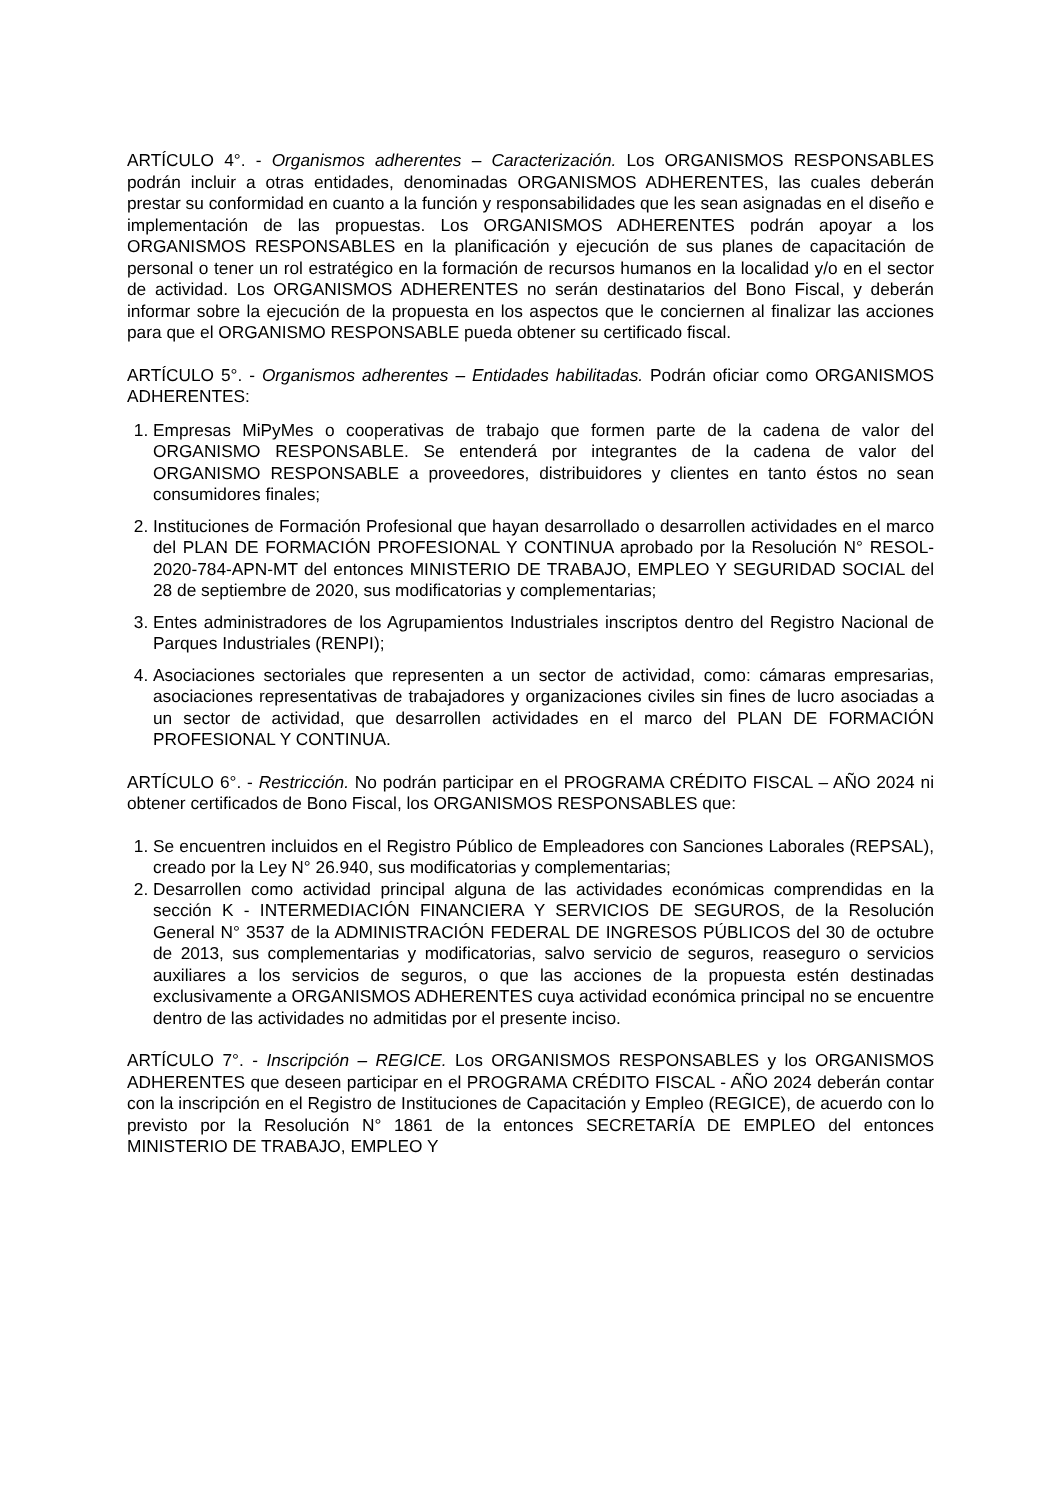ARTÍCULO 4°. - Organismos adherentes – Caracterización. Los ORGANISMOS RESPONSABLES podrán incluir a otras entidades, denominadas ORGANISMOS ADHERENTES, las cuales deberán prestar su conformidad en cuanto a la función y responsabilidades que les sean asignadas en el diseño e implementación de las propuestas. Los ORGANISMOS ADHERENTES podrán apoyar a los ORGANISMOS RESPONSABLES en la planificación y ejecución de sus planes de capacitación de personal o tener un rol estratégico en la formación de recursos humanos en la localidad y/o en el sector de actividad. Los ORGANISMOS ADHERENTES no serán destinatarios del Bono Fiscal, y deberán informar sobre la ejecución de la propuesta en los aspectos que le conciernen al finalizar las acciones para que el ORGANISMO RESPONSABLE pueda obtener su certificado fiscal.
ARTÍCULO 5°. - Organismos adherentes – Entidades habilitadas. Podrán oficiar como ORGANISMOS ADHERENTES:
1. Empresas MiPyMes o cooperativas de trabajo que formen parte de la cadena de valor del ORGANISMO RESPONSABLE. Se entenderá por integrantes de la cadena de valor del ORGANISMO RESPONSABLE a proveedores, distribuidores y clientes en tanto éstos no sean consumidores finales;
2. Instituciones de Formación Profesional que hayan desarrollado o desarrollen actividades en el marco del PLAN DE FORMACIÓN PROFESIONAL Y CONTINUA aprobado por la Resolución N° RESOL-2020-784-APN-MT del entonces MINISTERIO DE TRABAJO, EMPLEO Y SEGURIDAD SOCIAL del 28 de septiembre de 2020, sus modificatorias y complementarias;
3. Entes administradores de los Agrupamientos Industriales inscriptos dentro del Registro Nacional de Parques Industriales (RENPI);
4. Asociaciones sectoriales que representen a un sector de actividad, como: cámaras empresarias, asociaciones representativas de trabajadores y organizaciones civiles sin fines de lucro asociadas a un sector de actividad, que desarrollen actividades en el marco del PLAN DE FORMACIÓN PROFESIONAL Y CONTINUA.
ARTÍCULO 6°. - Restricción. No podrán participar en el PROGRAMA CRÉDITO FISCAL – AÑO 2024 ni obtener certificados de Bono Fiscal, los ORGANISMOS RESPONSABLES que:
1. Se encuentren incluidos en el Registro Público de Empleadores con Sanciones Laborales (REPSAL), creado por la Ley N° 26.940, sus modificatorias y complementarias;
2. Desarrollen como actividad principal alguna de las actividades económicas comprendidas en la sección K - INTERMEDIACIÓN FINANCIERA Y SERVICIOS DE SEGUROS, de la Resolución General N° 3537 de la ADMINISTRACIÓN FEDERAL DE INGRESOS PÚBLICOS del 30 de octubre de 2013, sus complementarias y modificatorias, salvo servicio de seguros, reaseguro o servicios auxiliares a los servicios de seguros, o que las acciones de la propuesta estén destinadas exclusivamente a ORGANISMOS ADHERENTES cuya actividad económica principal no se encuentre dentro de las actividades no admitidas por el presente inciso.
ARTÍCULO 7°. - Inscripción – REGICE. Los ORGANISMOS RESPONSABLES y los ORGANISMOS ADHERENTES que deseen participar en el PROGRAMA CRÉDITO FISCAL - AÑO 2024 deberán contar con la inscripción en el Registro de Instituciones de Capacitación y Empleo (REGICE), de acuerdo con lo previsto por la Resolución N° 1861 de la entonces SECRETARÍA DE EMPLEO del entonces MINISTERIO DE TRABAJO, EMPLEO Y